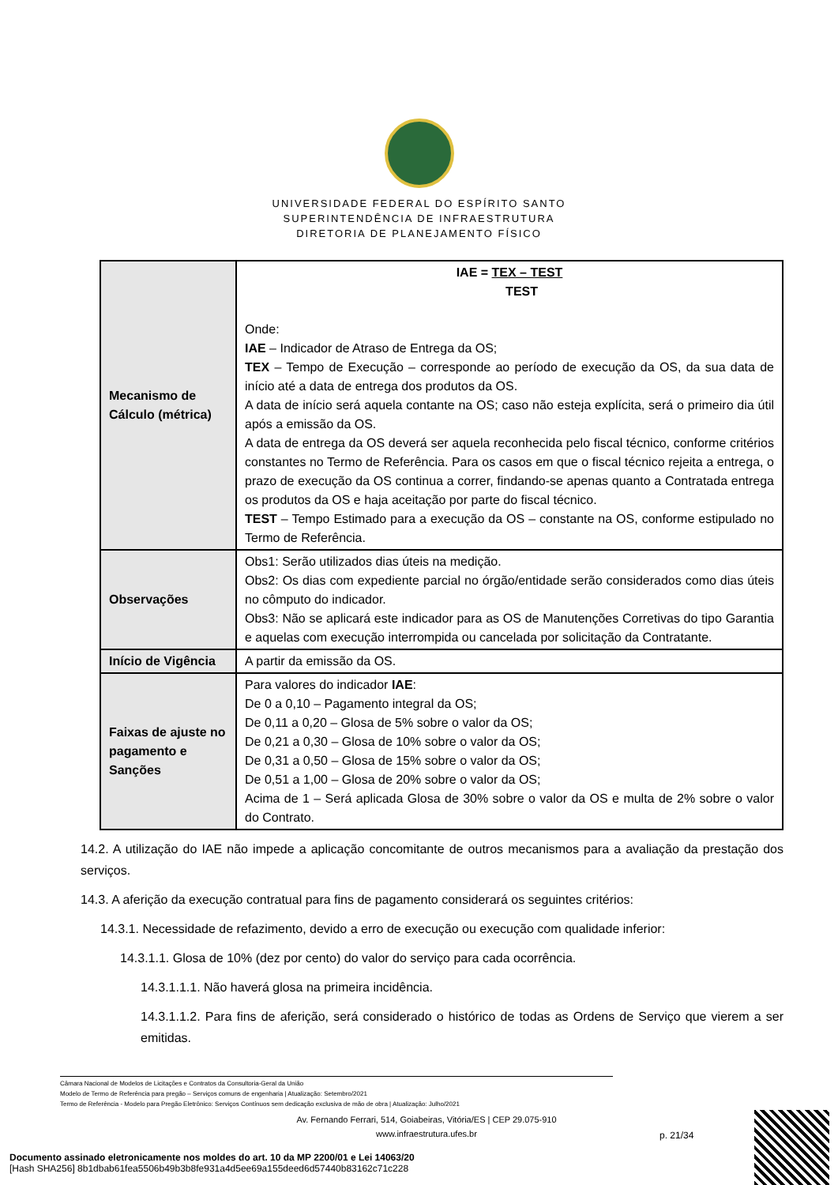UNIVERSIDADE FEDERAL DO ESPÍRITO SANTO
SUPERINTENDÊNCIA DE INFRAESTRUTURA
DIRETORIA DE PLANEJAMENTO FÍSICO
| Mecanismo de Cálculo (métrica) | IAE = TEX – TEST TEST Onde: IAE – Indicador de Atraso de Entrega da OS; TEX – Tempo de Execução – corresponde ao período de execução da OS, da sua data de início até a data de entrega dos produtos da OS. A data de início será aquela contante na OS; caso não esteja explícita, será o primeiro dia útil após a emissão da OS. A data de entrega da OS deverá ser aquela reconhecida pelo fiscal técnico, conforme critérios constantes no Termo de Referência. Para os casos em que o fiscal técnico rejeita a entrega, o prazo de execução da OS continua a correr, findando-se apenas quanto a Contratada entrega os produtos da OS e haja aceitação por parte do fiscal técnico. TEST – Tempo Estimado para a execução da OS – constante na OS, conforme estipulado no Termo de Referência. |
| Observações | Obs1: Serão utilizados dias úteis na medição. Obs2: Os dias com expediente parcial no órgão/entidade serão considerados como dias úteis no cômputo do indicador. Obs3: Não se aplicará este indicador para as OS de Manutenções Corretivas do tipo Garantia e aquelas com execução interrompida ou cancelada por solicitação da Contratante. |
| Início de Vigência | A partir da emissão da OS. |
| Faixas de ajuste no pagamento e Sanções | Para valores do indicador IAE : De 0 a 0,10 – Pagamento integral da OS; De 0,11 a 0,20 – Glosa de 5% sobre o valor da OS; De 0,21 a 0,30 – Glosa de 10% sobre o valor da OS; De 0,31 a 0,50 – Glosa de 15% sobre o valor da OS; De 0,51 a 1,00 – Glosa de 20% sobre o valor da OS; Acima de 1 – Será aplicada Glosa de 30% sobre o valor da OS e multa de 2% sobre o valor do Contrato. |
14.2. A utilização do IAE não impede a aplicação concomitante de outros mecanismos para a avaliação da prestação dos serviços.
14.3. A aferição da execução contratual para fins de pagamento considerará os seguintes critérios:
14.3.1. Necessidade de refazimento, devido a erro de execução ou execução com qualidade inferior:
14.3.1.1. Glosa de 10% (dez por cento) do valor do serviço para cada ocorrência.
14.3.1.1.1. Não haverá glosa na primeira incidência.
14.3.1.1.2. Para fins de aferição, será considerado o histórico de todas as Ordens de Serviço que vierem a ser emitidas.
Câmara Nacional de Modelos de Licitações e Contratos da Consultoria-Geral da União
Modelo de Termo de Referência para pregão – Serviços comuns de engenharia | Atualização: Setembro/2021
Termo de Referência - Modelo para Pregão Eletrônico: Serviços Contínuos sem dedicação exclusiva de mão de obra | Atualização: Julho/2021
Av. Fernando Ferrari, 514, Goiabeiras, Vitória/ES | CEP 29.075-910
www.infraestrutura.ufes.br
p. 21/34
Documento assinado eletronicamente nos moldes do art. 10 da MP 2200/01 e Lei 14063/20
[Hash SHA256] 8b1dbab61fea5506b49b3b8fe931a4d5ee69a155deed6d57440b83162c71c228